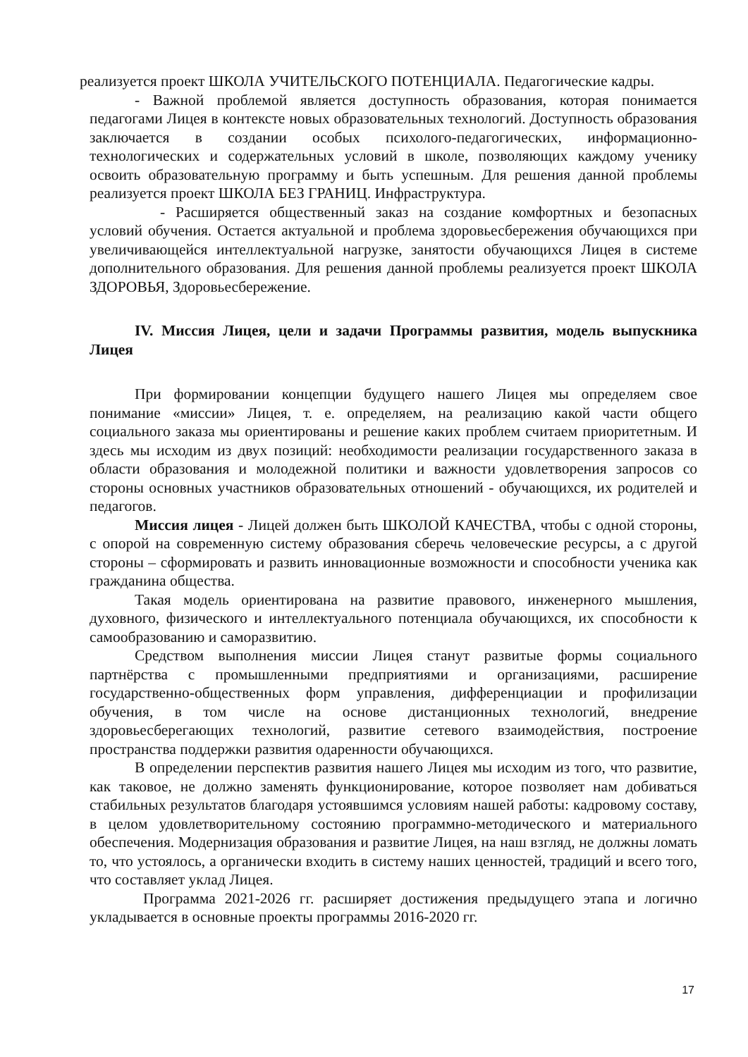реализуется проект ШКОЛА УЧИТЕЛЬСКОГО ПОТЕНЦИАЛА. Педагогические кадры.
- Важной проблемой является доступность образования, которая понимается педагогами Лицея в контексте новых образовательных технологий. Доступность образования заключается в создании особых психолого-педагогических, информационно-технологических и содержательных условий в школе, позволяющих каждому ученику освоить образовательную программу и быть успешным. Для решения данной проблемы реализуется проект ШКОЛА БЕЗ ГРАНИЦ. Инфраструктура.
- Расширяется общественный заказ на создание комфортных и безопасных условий обучения. Остается актуальной и проблема здоровьесбережения обучающихся при увеличивающейся интеллектуальной нагрузке, занятости обучающихся Лицея в системе дополнительного образования. Для решения данной проблемы реализуется проект ШКОЛА ЗДОРОВЬЯ, Здоровьесбережение.
IV. Миссия Лицея, цели и задачи Программы развития, модель выпускника Лицея
При формировании концепции будущего нашего Лицея мы определяем свое понимание «миссии» Лицея, т. е. определяем, на реализацию какой части общего социального заказа мы ориентированы и решение каких проблем считаем приоритетным. И здесь мы исходим из двух позиций: необходимости реализации государственного заказа в области образования и молодежной политики и важности удовлетворения запросов со стороны основных участников образовательных отношений - обучающихся, их родителей и педагогов.
Миссия лицея - Лицей должен быть ШКОЛОЙ КАЧЕСТВА, чтобы с одной стороны, с опорой на современную систему образования сберечь человеческие ресурсы, а с другой стороны – сформировать и развить инновационные возможности и способности ученика как гражданина общества.
Такая модель ориентирована на развитие правового, инженерного мышления, духовного, физического и интеллектуального потенциала обучающихся, их способности к самообразованию и саморазвитию.
Средством выполнения миссии Лицея станут развитые формы социального партнёрства с промышленными предприятиями и организациями, расширение государственно-общественных форм управления, дифференциации и профилизации обучения, в том числе на основе дистанционных технологий, внедрение здоровьесберегающих технологий, развитие сетевого взаимодействия, построение пространства поддержки развития одаренности обучающихся.
В определении перспектив развития нашего Лицея мы исходим из того, что развитие, как таковое, не должно заменять функционирование, которое позволяет нам добиваться стабильных результатов благодаря устоявшимся условиям нашей работы: кадровому составу, в целом удовлетворительному состоянию программно-методического и материального обеспечения. Модернизация образования и развитие Лицея, на наш взгляд, не должны ломать то, что устоялось, а органически входить в систему наших ценностей, традиций и всего того, что составляет уклад Лицея.
Программа 2021-2026 гг. расширяет достижения предыдущего этапа и логично укладывается в основные проекты программы 2016-2020 гг.
17